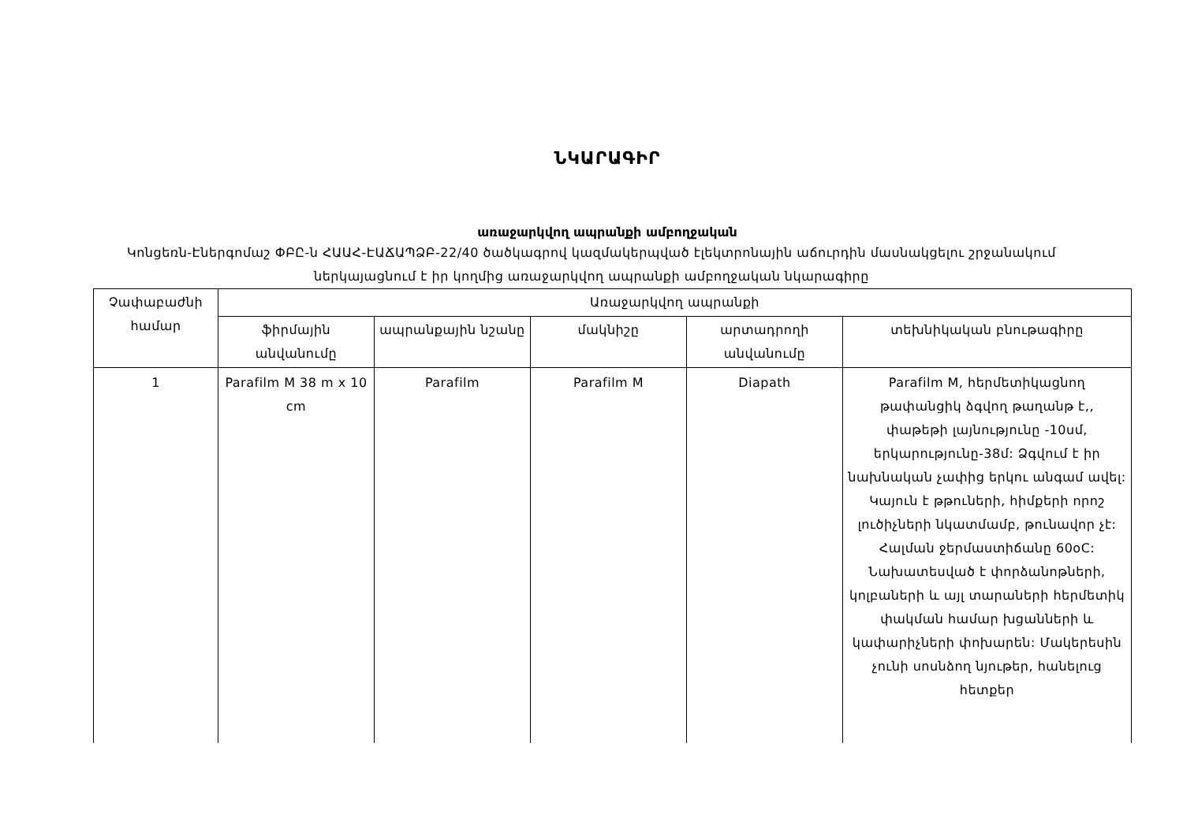ՆԿԱՐԱԳԻՐ
առաջարկվող ապրանքի ամբողջական
Կոնցեռն-Էներգոմաշ ՓԲԸ-ն ՀԱԱՀ-ԷԱՃԱՊՁԲ-22/40 ծածկագրով կազմակերպված էլեկտրոնային աճուրդին մասնակցելու շրջանակում ներկայացնում է իր կողմից առաջարկվող ապրանքի ամբողջական նկարագիրը
| Չափաբաժնի համար | Առաջարկվող ապրանքի | | | | |
| --- | --- | --- | --- | --- | --- |
| | ֆիրմային անվանումը | ապրանքային նշանը | մակնիշը | արտադրողի անվանումը | տեխնիկական բնութագիրը |
| 1 | Parafilm M 38 m x 10 cm | Parafilm | Parafilm M | Diapath | Parafilm M, հերմետիկացնող թափանցիկ ձգվող թաղանթ է,, փաթեթի լայնությունը -10սմ, երկարությունը-38մ: Ձգվում է իր նախնական չափից երկու անգամ ավել: Կայուն է թթուների, հիմքերի որոշ լուծիչների նկատմամբ, թունավոր չէ: Հալման ջերմաստիճանը 60oC: Նախատեսված է փորձանոթների, կոլբաների և այլ տարաների հերմետիկ փակման համար խցանների և կափարիչների փոխարեն: Մակերեսին չունի սոսնձող նյութեր, հանելուց հետքեր |